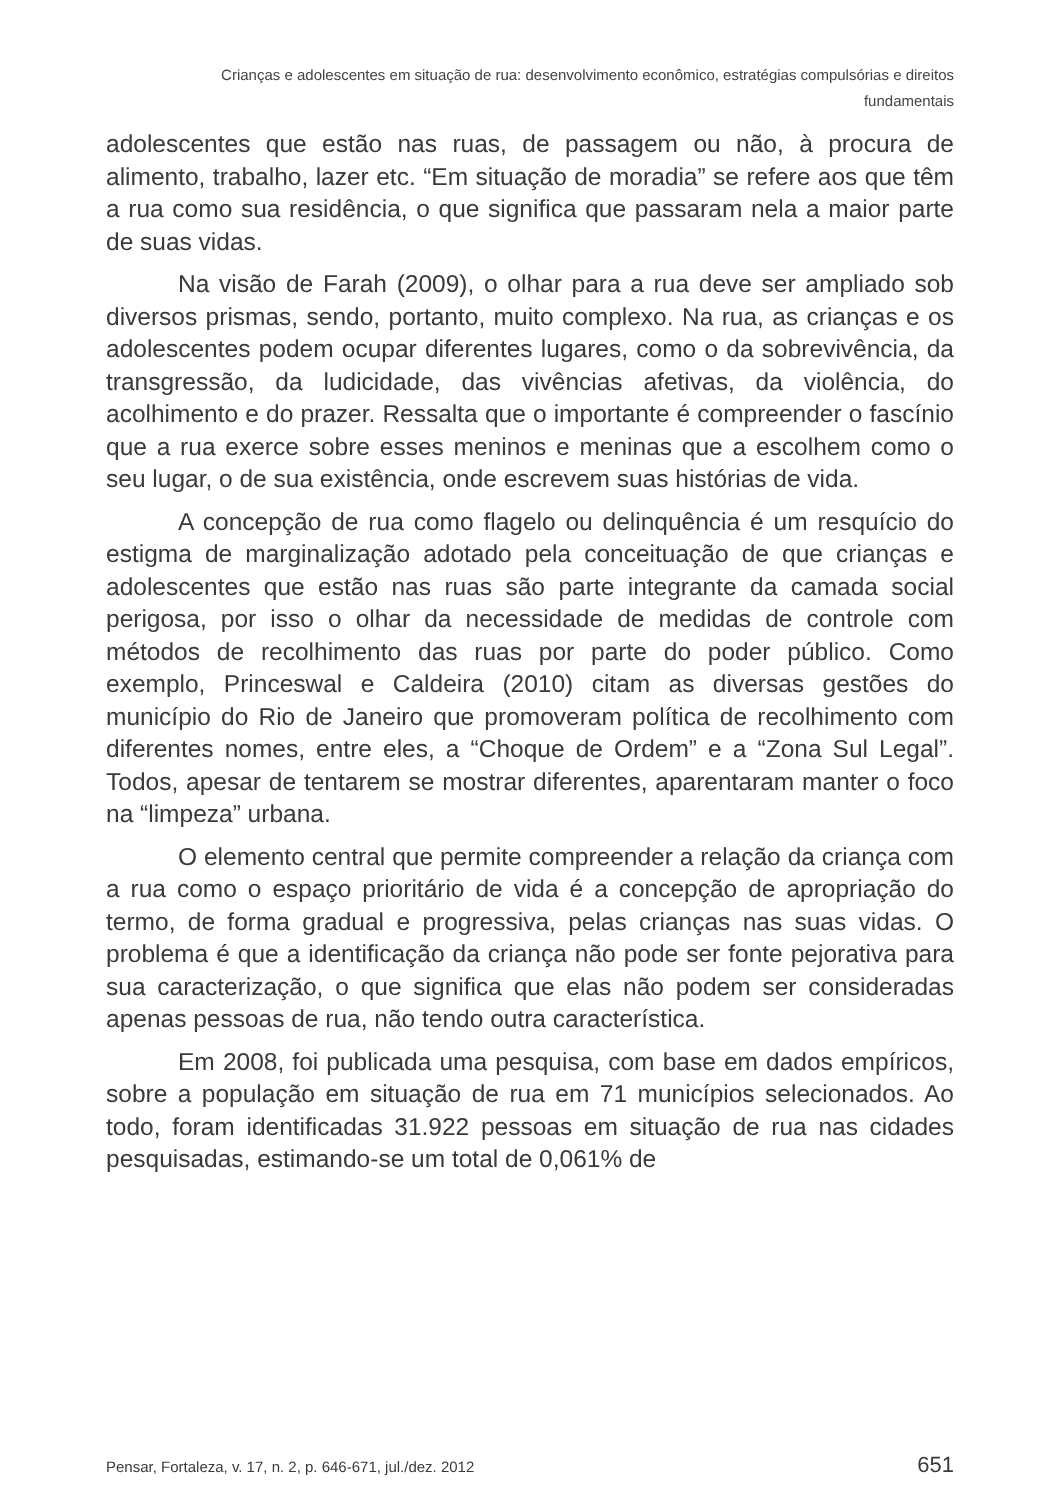Crianças e adolescentes em situação de rua: desenvolvimento econômico, estratégias compulsórias e direitos
fundamentais
adolescentes que estão nas ruas, de passagem ou não, à procura de alimento, trabalho, lazer etc. “Em situação de moradia” se refere aos que têm a rua como sua residência, o que significa que passaram nela a maior parte de suas vidas.
Na visão de Farah (2009), o olhar para a rua deve ser ampliado sob diversos prismas, sendo, portanto, muito complexo. Na rua, as crianças e os adolescentes podem ocupar diferentes lugares, como o da sobrevivência, da transgressão, da ludicidade, das vivências afetivas, da violência, do acolhimento e do prazer. Ressalta que o importante é compreender o fascínio que a rua exerce sobre esses meninos e meninas que a escolhem como o seu lugar, o de sua existência, onde escrevem suas histórias de vida.
A concepção de rua como flagelo ou delinquência é um resquício do estigma de marginalização adotado pela conceituação de que crianças e adolescentes que estão nas ruas são parte integrante da camada social perigosa, por isso o olhar da necessidade de medidas de controle com métodos de recolhimento das ruas por parte do poder público. Como exemplo, Princeswal e Caldeira (2010) citam as diversas gestões do município do Rio de Janeiro que promoveram política de recolhimento com diferentes nomes, entre eles, a “Choque de Ordem” e a “Zona Sul Legal”. Todos, apesar de tentarem se mostrar diferentes, aparentaram manter o foco na “limpeza” urbana.
O elemento central que permite compreender a relação da criança com a rua como o espaço prioritário de vida é a concepção de apropriação do termo, de forma gradual e progressiva, pelas crianças nas suas vidas. O problema é que a identificação da criança não pode ser fonte pejorativa para sua caracterização, o que significa que elas não podem ser consideradas apenas pessoas de rua, não tendo outra característica.
Em 2008, foi publicada uma pesquisa, com base em dados empíricos, sobre a população em situação de rua em 71 municípios selecionados. Ao todo, foram identificadas 31.922 pessoas em situação de rua nas cidades pesquisadas, estimando-se um total de 0,061% de
Pensar, Fortaleza, v. 17, n. 2, p. 646-671, jul./dez. 2012 651